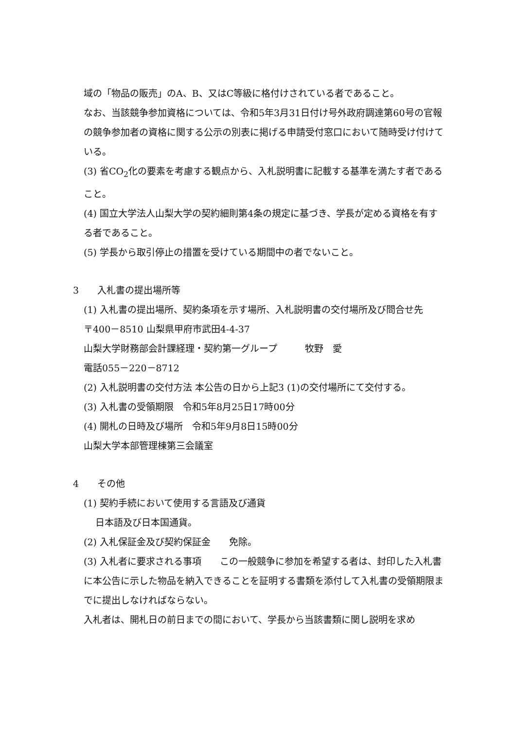域の「物品の販売」のA、B、又はC等級に格付けされている者であること。
なお、当該競争参加資格については、令和5年3月31日付け号外政府調達第60号の官報の競争参加者の資格に関する公示の別表に掲げる申請受付窓口において随時受け付けている。
(3) 省CO<sub>2</sub>化の要素を考慮する観点から、入札説明書に記載する基準を満たす者であること。
(4) 国立大学法人山梨大学の契約細則第4条の規定に基づき、学長が定める資格を有する者であること。
(5) 学長から取引停止の措置を受けている期間中の者でないこと。
3　　入札書の提出場所等
(1) 入札書の提出場所、契約条項を示す場所、入札説明書の交付場所及び問合せ先
〒400－8510 山梨県甲府市武田4-4-37
山梨大学財務部会計課経理・契約第一グループ　　　牧野　愛
電話055－220－8712
(2) 入札説明書の交付方法 本公告の日から上記3 (1)の交付場所にて交付する。
(3) 入札書の受領期限　令和5年8月25日17時00分
(4) 開札の日時及び場所　令和5年9月8日15時00分
山梨大学本部管理棟第三会議室
4　　その他
(1) 契約手続において使用する言語及び通貨
日本語及び日本国通貨。
(2) 入札保証金及び契約保証金　　免除。
(3) 入札者に要求される事項　　この一般競争に参加を希望する者は、封印した入札書に本公告に示した物品を納入できることを証明する書類を添付して入札書の受領期限までに提出しなければならない。
入札者は、開札日の前日までの間において、学長から当該書類に関し説明を求め